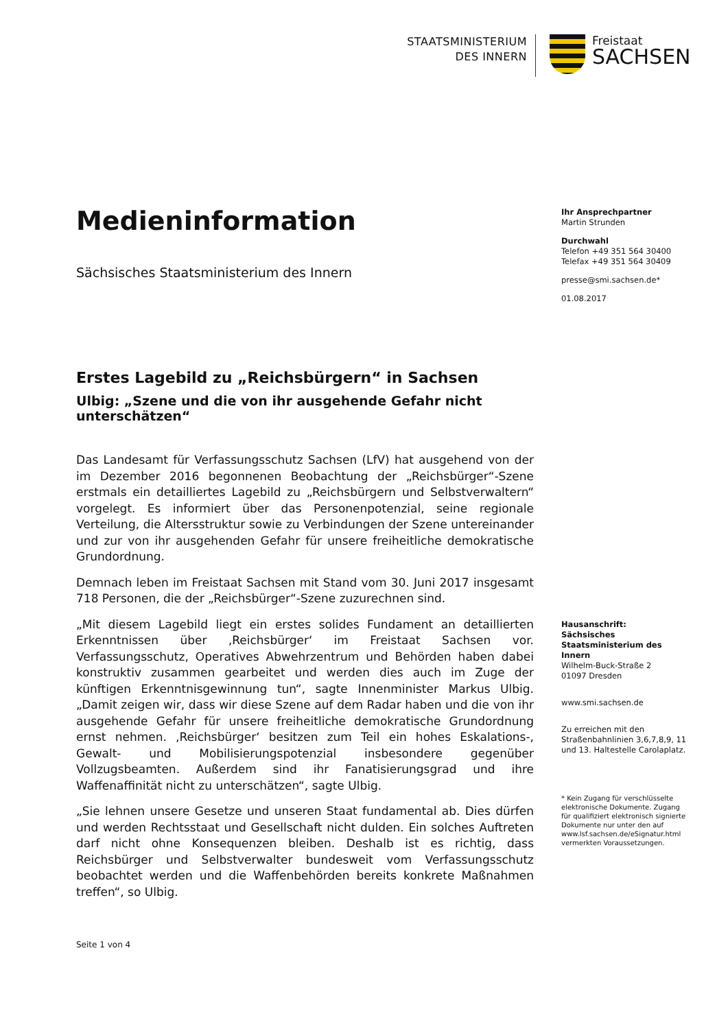STAATSMINISTERIUM
DES INNERN
Freistaat
SACHSEN
Medieninformation
Sächsisches Staatsministerium des Innern
Erstes Lagebild zu „Reichsbürgern“ in Sachsen
Ulbig: „Szene und die von ihr ausgehende Gefahr nicht unterschätzen“
Das Landesamt für Verfassungsschutz Sachsen (LfV) hat ausgehend von der im Dezember 2016 begonnenen Beobachtung der „Reichsbürger“-Szene erstmals ein detailliertes Lagebild zu „Reichsbürgern und Selbstverwaltern“ vorgelegt. Es informiert über das Personenpotenzial, seine regionale Verteilung, die Altersstruktur sowie zu Verbindungen der Szene untereinander und zur von ihr ausgehenden Gefahr für unsere freiheitliche demokratische Grundordnung.
Demnach leben im Freistaat Sachsen mit Stand vom 30. Juni 2017 insgesamt 718 Personen, die der „Reichsbürger“-Szene zuzurechnen sind.
„Mit diesem Lagebild liegt ein erstes solides Fundament an detaillierten Erkenntnissen über ‚Reichsbürger‘ im Freistaat Sachsen vor. Verfassungsschutz, Operatives Abwehrzentrum und Behörden haben dabei konstruktiv zusammen gearbeitet und werden dies auch im Zuge der künftigen Erkenntnisgewinnung tun“, sagte Innenminister Markus Ulbig. „Damit zeigen wir, dass wir diese Szene auf dem Radar haben und die von ihr ausgehende Gefahr für unsere freiheitliche demokratische Grundordnung ernst nehmen. ‚Reichsbürger‘ besitzen zum Teil ein hohes Eskalations-, Gewalt- und Mobilisierungspotenzial insbesondere gegenüber Vollzugsbeamten. Außerdem sind ihr Fanatisierungsgrad und ihre Waffenaffinität nicht zu unterschätzen“, sagte Ulbig.
„Sie lehnen unsere Gesetze und unseren Staat fundamental ab. Dies dürfen und werden Rechtsstaat und Gesellschaft nicht dulden. Ein solches Auftreten darf nicht ohne Konsequenzen bleiben. Deshalb ist es richtig, dass Reichsbürger und Selbstverwalter bundesweit vom Verfassungsschutz beobachtet werden und die Waffenbehörden bereits konkrete Maßnahmen treffen“, so Ulbig.
Ihr Ansprechpartner
Martin Strunden
Durchwahl
Telefon +49 351 564 30400
Telefax +49 351 564 30409
presse@smi.sachsen.de*
01.08.2017
Hausanschrift:
Sächsisches Staatsministerium des Innern
Wilhelm-Buck-Straße 2
01097 Dresden
www.smi.sachsen.de
Zu erreichen mit den Straßenbahnlinien 3,6,7,8,9, 11 und 13. Haltestelle Carolaplatz.
* Kein Zugang für verschlüsselte elektronische Dokumente. Zugang für qualifiziert elektronisch signierte Dokumente nur unter den auf www.lsf.sachsen.de/eSignatur.html vermerkten Voraussetzungen.
Seite 1 von 4